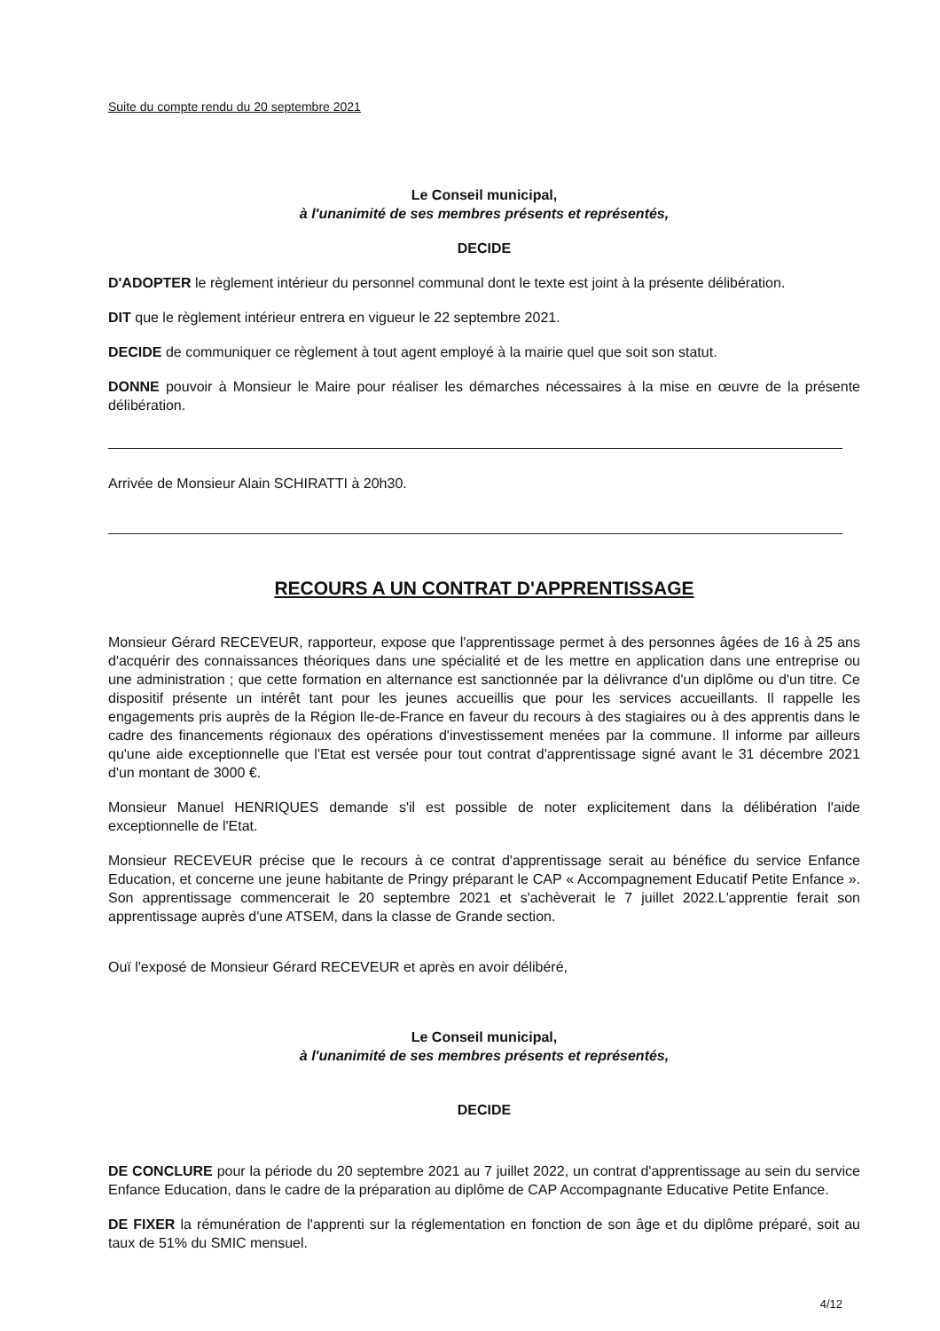Suite du compte rendu du 20 septembre 2021
Le Conseil municipal,
à l'unanimité de ses membres présents et représentés,
DECIDE
D'ADOPTER le règlement intérieur du personnel communal dont le texte est joint à la présente délibération.
DIT que le règlement intérieur entrera en vigueur le 22 septembre 2021.
DECIDE de communiquer ce règlement à tout agent employé à la mairie quel que soit son statut.
DONNE pouvoir à Monsieur le Maire pour réaliser les démarches nécessaires à la mise en œuvre de la présente délibération.
Arrivée de Monsieur Alain SCHIRATTI à 20h30.
RECOURS A UN CONTRAT D'APPRENTISSAGE
Monsieur Gérard RECEVEUR, rapporteur, expose que l'apprentissage permet à des personnes âgées de 16 à 25 ans d'acquérir des connaissances théoriques dans une spécialité et de les mettre en application dans une entreprise ou une administration ; que cette formation en alternance est sanctionnée par la délivrance d'un diplôme ou d'un titre. Ce dispositif présente un intérêt tant pour les jeunes accueillis que pour les services accueillants. Il rappelle les engagements pris auprès de la Région Ile-de-France en faveur du recours à des stagiaires ou à des apprentis dans le cadre des financements régionaux des opérations d'investissement menées par la commune. Il informe par ailleurs qu'une aide exceptionnelle que l'Etat est versée pour tout contrat d'apprentissage signé avant le 31 décembre 2021 d'un montant de 3000 €.
Monsieur Manuel HENRIQUES demande s'il est possible de noter explicitement dans la délibération l'aide exceptionnelle de l'Etat.
Monsieur RECEVEUR précise que le recours à ce contrat d'apprentissage serait au bénéfice du service Enfance Education, et concerne une jeune habitante de Pringy préparant le CAP « Accompagnement Educatif Petite Enfance ». Son apprentissage commencerait le 20 septembre 2021 et s'achèverait le 7 juillet 2022.L'apprentie ferait son apprentissage auprès d'une ATSEM, dans la classe de Grande section.
Ouï l'exposé de Monsieur Gérard RECEVEUR et après en avoir délibéré,
Le Conseil municipal,
à l'unanimité de ses membres présents et représentés,
DECIDE
DE CONCLURE pour la période du 20 septembre 2021 au 7 juillet 2022, un contrat d'apprentissage au sein du service Enfance Education, dans le cadre de la préparation au diplôme de CAP Accompagnante Educative Petite Enfance.
DE FIXER la rémunération de l'apprenti sur la réglementation en fonction de son âge et du diplôme préparé, soit au taux de 51% du SMIC mensuel.
4/12